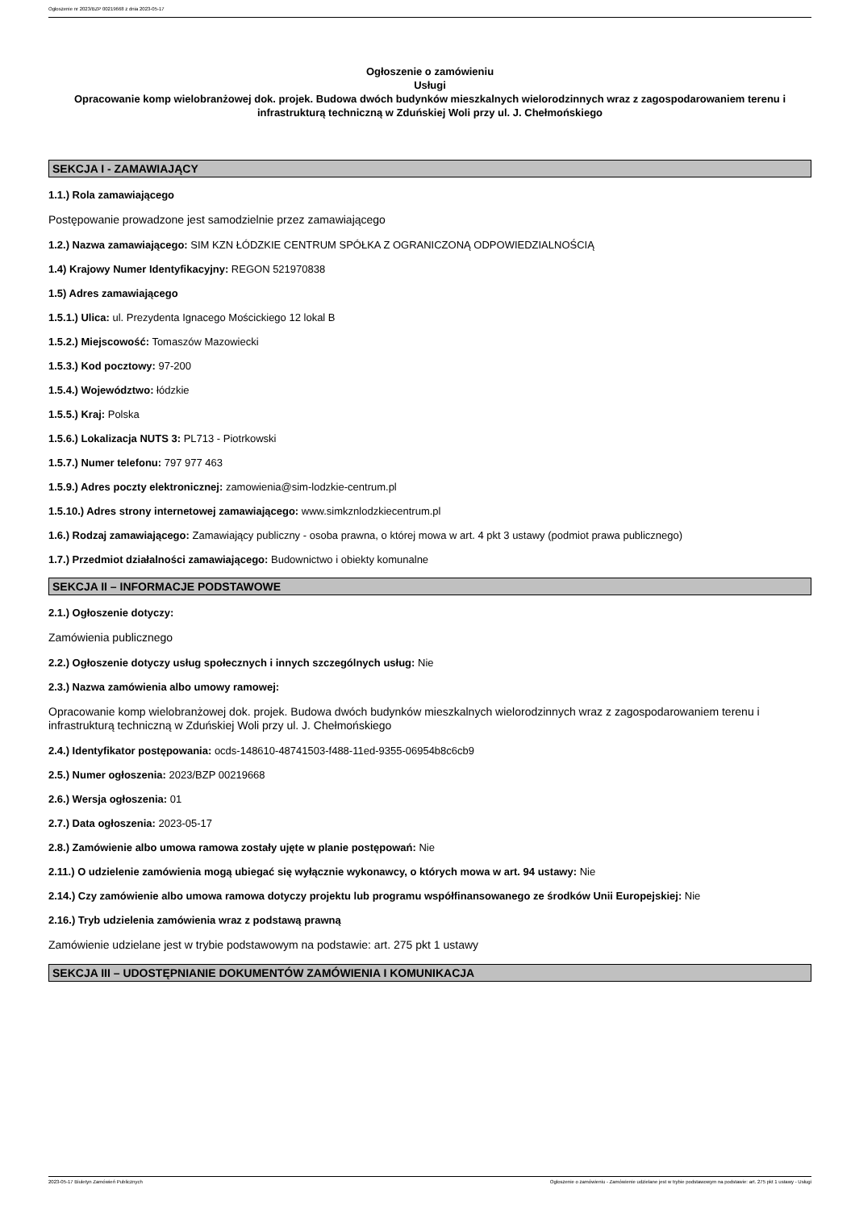Ogłoszenie nr 2023/BZP 00219668 z dnia 2023-05-17
Ogłoszenie o zamówieniu
Usługi
Opracowanie komp wielobranżowej dok. projek. Budowa dwóch budynków mieszkalnych wielorodzinnych wraz z zagospodarowaniem terenu i infrastrukturą techniczną w Zduńskiej Woli przy ul. J. Chełmońskiego
SEKCJA I - ZAMAWIAJĄCY
1.1.) Rola zamawiającego
Postępowanie prowadzone jest samodzielnie przez zamawiającego
1.2.) Nazwa zamawiającego: SIM KZN ŁÓDZKIE CENTRUM SPÓŁKA Z OGRANICZONĄ ODPOWIEDZIALNOŚCIĄ
1.4) Krajowy Numer Identyfikacyjny: REGON 521970838
1.5) Adres zamawiającego
1.5.1.) Ulica: ul. Prezydenta Ignacego Mościckiego 12 lokal B
1.5.2.) Miejscowość: Tomaszów Mazowiecki
1.5.3.) Kod pocztowy: 97-200
1.5.4.) Województwo: łódzkie
1.5.5.) Kraj: Polska
1.5.6.) Lokalizacja NUTS 3: PL713 - Piotrkowski
1.5.7.) Numer telefonu: 797 977 463
1.5.9.) Adres poczty elektronicznej: zamowienia@sim-lodzkie-centrum.pl
1.5.10.) Adres strony internetowej zamawiającego: www.simkznlodzkiecentrum.pl
1.6.) Rodzaj zamawiającego: Zamawiający publiczny - osoba prawna, o której mowa w art. 4 pkt 3 ustawy (podmiot prawa publicznego)
1.7.) Przedmiot działalności zamawiającego: Budownictwo i obiekty komunalne
SEKCJA II – INFORMACJE PODSTAWOWE
2.1.) Ogłoszenie dotyczy:
Zamówienia publicznego
2.2.) Ogłoszenie dotyczy usług społecznych i innych szczególnych usług: Nie
2.3.) Nazwa zamówienia albo umowy ramowej:
Opracowanie komp wielobranżowej dok. projek. Budowa dwóch budynków mieszkalnych wielorodzinnych wraz z zagospodarowaniem terenu i infrastrukturą techniczną w Zduńskiej Woli przy ul. J. Chełmońskiego
2.4.) Identyfikator postępowania: ocds-148610-48741503-f488-11ed-9355-06954b8c6cb9
2.5.) Numer ogłoszenia: 2023/BZP 00219668
2.6.) Wersja ogłoszenia: 01
2.7.) Data ogłoszenia: 2023-05-17
2.8.) Zamówienie albo umowa ramowa zostały ujęte w planie postępowań: Nie
2.11.) O udzielenie zamówienia mogą ubiegać się wyłącznie wykonawcy, o których mowa w art. 94 ustawy: Nie
2.14.) Czy zamówienie albo umowa ramowa dotyczy projektu lub programu współfinansowanego ze środków Unii Europejskiej: Nie
2.16.) Tryb udzielenia zamówienia wraz z podstawą prawną
Zamówienie udzielane jest w trybie podstawowym na podstawie: art. 275 pkt 1 ustawy
SEKCJA III – UDOSTĘPNIANIE DOKUMENTÓW ZAMÓWIENIA I KOMUNIKACJA
2023-05-17 Biuletyn Zamówień Publicznych Ogłoszenie o zamówieniu - Zamówienie udzielane jest w trybie podstawowym na podstawie: art. 275 pkt 1 ustawy - Usługi